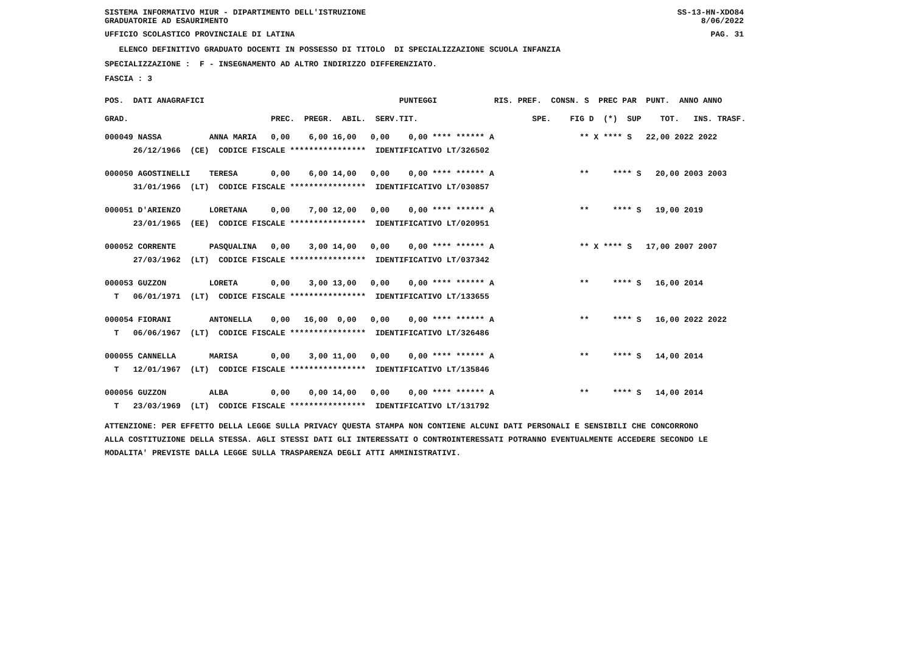SISTEMA INFORMATIVO MIUR - DIPARTIMENTO DELL'ISTRUZIONE SS-13-HN-XDO84
GRADUATORIE AD ESAURIMENTO 8/06/2022
UFFICIO SCOLASTICO PROVINCIALE DI LATINA PAG. 31
ELENCO DEFINITIVO GRADUATO DOCENTI IN POSSESSO DI TITOLO DI SPECIALIZZAZIONE SCUOLA INFANZIA
SPECIALIZZAZIONE : F - INSEGNAMENTO AD ALTRO INDIRIZZO DIFFERENZIATO.
FASCIA : 3
| POS. DATI ANAGRAFICI | | PUNTEGGI | RIS. PREF. CONS | N. S PREC PAR PUNT. ANNO ANNO |
| --- | --- | --- | --- | --- |
| GRAD. | PREC. PREGR. ABIL. SERV. | TIT. | SPE. | FIG D (*) SUP TOT. INS. TRASF. |
| 000049 NASSA ANNA MARIA | 0,00 6,00 16,00 0,00 | 0,00 **** ****** A | | ** X **** S 22,00 2022 2022 |
| 26/12/1966 (CE) CODICE FISCALE **************** IDENTIFICATIVO LT/326502 | | | | |
| 000050 AGOSTINELLI TERESA | 0,00 6,00 14,00 0,00 | 0,00 **** ****** A | | ** **** S 20,00 2003 2003 |
| 31/01/1966 (LT) CODICE FISCALE **************** IDENTIFICATIVO LT/030857 | | | | |
| 000051 D'ARIENZO LORETANA | 0,00 7,00 12,00 0,00 | 0,00 **** ****** A | | ** **** S 19,00 2019 |
| 23/01/1965 (EE) CODICE FISCALE **************** IDENTIFICATIVO LT/020951 | | | | |
| 000052 CORRENTE PASQUALINA | 0,00 3,00 14,00 0,00 | 0,00 **** ****** A | | ** X **** S 17,00 2007 2007 |
| 27/03/1962 (LT) CODICE FISCALE **************** IDENTIFICATIVO LT/037342 | | | | |
| 000053 GUZZON LORETA | 0,00 3,00 13,00 0,00 | 0,00 **** ****** A | | ** **** S 16,00 2014 |
| T 06/01/1971 (LT) CODICE FISCALE **************** IDENTIFICATIVO LT/133655 | | | | |
| 000054 FIORANI ANTONELLA | 0,00 16,00 0,00 0,00 | 0,00 **** ****** A | | ** **** S 16,00 2022 2022 |
| T 06/06/1967 (LT) CODICE FISCALE **************** IDENTIFICATIVO LT/326486 | | | | |
| 000055 CANNELLA MARISA | 0,00 3,00 11,00 0,00 | 0,00 **** ****** A | | ** **** S 14,00 2014 |
| T 12/01/1967 (LT) CODICE FISCALE **************** IDENTIFICATIVO LT/135846 | | | | |
| 000056 GUZZON ALBA | 0,00 0,00 14,00 0,00 | 0,00 **** ****** A | | ** **** S 14,00 2014 |
| T 23/03/1969 (LT) CODICE FISCALE **************** IDENTIFICATIVO LT/131792 | | | | |
ATTENZIONE: PER EFFETTO DELLA LEGGE SULLA PRIVACY QUESTA STAMPA NON CONTIENE ALCUNI DATI PERSONALI E SENSIBILI CHE CONCORRONO
ALLA COSTITUZIONE DELLA STESSA. AGLI STESSI DATI GLI INTERESSATI O CONTROINTERESSATI POTRANNO EVENTUALMENTE ACCEDERE SECONDO LE
MODALITA' PREVISTE DALLA LEGGE SULLA TRASPARENZA DEGLI ATTI AMMINISTRATIVI.